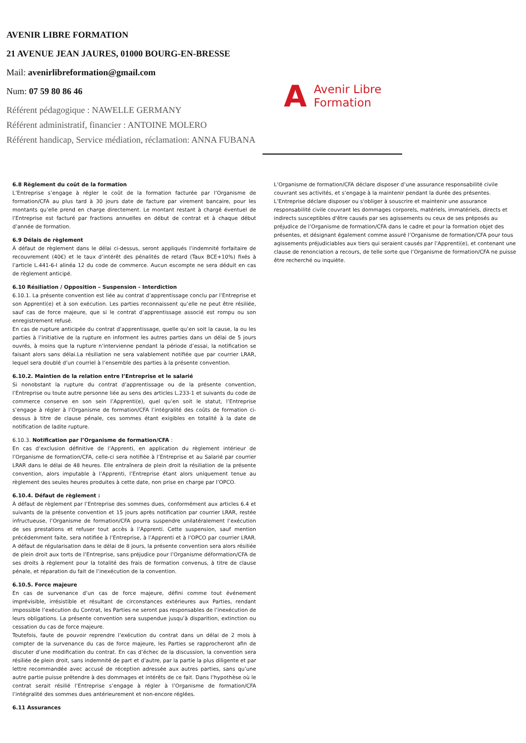AVENIR LIBRE FORMATION
21 AVENUE JEAN JAURES, 01000 BOURG-EN-BRESSE
Mail: avenirlibreformation@gmail.com
Num: 07 59 80 86 46
Référent pédagogique : NAWELLE GERMANY
Référent administratif, financier : ANTOINE MOLERO
Référent handicap, Service médiation, réclamation: ANNA FUBANA
A Avenir Libre
Formation
6.8 Règlement du coût de la formation
L’Entreprise s’engage à régler le coût de la formation facturée par l’Organisme de formation/CFA au plus tard à 30 jours date de facture par virement bancaire, pour les montants qu’elle prend en charge directement. Le montant restant à chargé éventuel de l’Entreprise est facturé par fractions annuelles en début de contrat et à chaque début d’année de formation.
6.9 Délais de règlement
À défaut de règlement dans le délai ci-dessus, seront appliqués l’indemnité forfaitaire de recouvrement (40€) et le taux d’intérêt des pénalités de retard (Taux BCE+10%) fixés à l’article L.441-6-I alinéa 12 du code de commerce. Aucun escompte ne sera déduit en cas de règlement anticipé.
6.10 Résiliation / Opposition – Suspension - Interdiction
6.10.1. La présente convention est liée au contrat d’apprentissage conclu par l’Entreprise et son Apprenti(e) et à son exécution. Les parties reconnaissent qu’elle ne peut être résiliée, sauf cas de force majeure, que si le contrat d’apprentissage associé est rompu ou son enregistrement refusé.
En cas de rupture anticipée du contrat d’apprentissage, quelle qu’en soit la cause, la ou les parties à l’initiative de la rupture en informent les autres parties dans un délai de 5 jours ouvrés, à moins que la rupture n’intervienne pendant la période d’essai, la notification se faisant alors sans délai.La résiliation ne sera valablement notifiée que par courrier LRAR, lequel sera doublé d’un courriel à l’ensemble des parties à la présente convention.
6.10.2. Maintien de la relation entre l’Entreprise et le salarié
Si nonobstant la rupture du contrat d’apprentissage ou de la présente convention, l’Entreprise ou toute autre personne liée au sens des articles L.233-1 et suivants du code de commerce conserve en son sein l’Apprenti(e), quel qu’en soit le statut, l’Entreprise s’engage à régler à l’Organisme de formation/CFA l’intégralité des coûts de formation ci-dessus à titre de clause pénale, ces sommes étant exigibles en totalité à la date de notification de ladite rupture.
6.10.3. Notification par l’Organisme de formation/CFA :
En cas d’exclusion définitive de l’Apprenti, en application du règlement intérieur de l’Organisme de formation/CFA, celle-ci sera notifiée à l’Entreprise et au Salarié par courrier LRAR dans le délai de 48 heures. Elle entraînera de plein droit la résiliation de la présente convention, alors imputable à l’Apprenti, l’Entreprise étant alors uniquement tenue au règlement des seules heures produites à cette date, non prise en charge par l’OPCO.
6.10.4. Défaut de règlement :
À défaut de règlement par l’Entreprise des sommes dues, conformément aux articles 6.4 et suivants de la présente convention et 15 jours après notification par courrier LRAR, restée infructueuse, l’Organisme de formation/CFA pourra suspendre unilatéralement l’exécution de ses prestations et refuser tout accès à l’Apprenti. Cette suspension, sauf mention précédemment faite, sera notifiée à l’Entreprise, à l’Apprenti et à l’OPCO par courrier LRAR. A défaut de régularisation dans le délai de 8 jours, la présente convention sera alors résiliée de plein droit aux torts de l’Entreprise, sans préjudice pour l’Organisme déformation/CFA de ses droits à règlement pour la totalité des frais de formation convenus, à titre de clause pénale, et réparation du fait de l’inexécution de la convention.
6.10.5. Force majeure
En cas de survenance d’un cas de force majeure, défini comme tout événement imprévisible, irrésistible et résultant de circonstances extérieures aux Parties, rendant impossible l’exécution du Contrat, les Parties ne seront pas responsables de l’inexécution de leurs obligations. La présente convention sera suspendue jusqu’à disparition, extinction ou cessation du cas de force majeure.
Toutefois, faute de pouvoir reprendre l’exécution du contrat dans un délai de 2 mois à compter de la survenance du cas de force majeure, les Parties se rapprocheront afin de discuter d’une modification du contrat. En cas d’échec de la discussion, la convention sera résiliée de plein droit, sans indemnité de part et d’autre, par la partie la plus diligente et par lettre recommandée avec accusé de réception adressée aux autres parties, sans qu’une autre partie puisse prétendre à des dommages et intérêts de ce fait. Dans l’hypothèse où le contrat serait résilié l’Entreprise s’engage à régler à l’Organisme de formation/CFA l’intégralité des sommes dues antérieurement et non-encore réglées.
6.11 Assurances
L’Organisme de formation/CFA déclare disposer d’une assurance responsabilité civile couvrant ses activités, et s’engage à la maintenir pendant la durée des présentes. L’Entreprise déclare disposer ou s'obliger à souscrire et maintenir une assurance responsabilité civile couvrant les dommages corporels, matériels, immatériels, directs et indirects susceptibles d'être causés par ses agissements ou ceux de ses préposés au préjudice de l’Organisme de formation/CFA dans le cadre et pour la formation objet des présentes, et désignant également comme assuré l’Organisme de formation/CFA pour tous agissements préjudiciables aux tiers qui seraient causés par l’Apprenti(e), et contenant une clause de renonciation a recours, de telle sorte que l’Organisme de formation/CFA ne puisse être recherché ou inquiète.